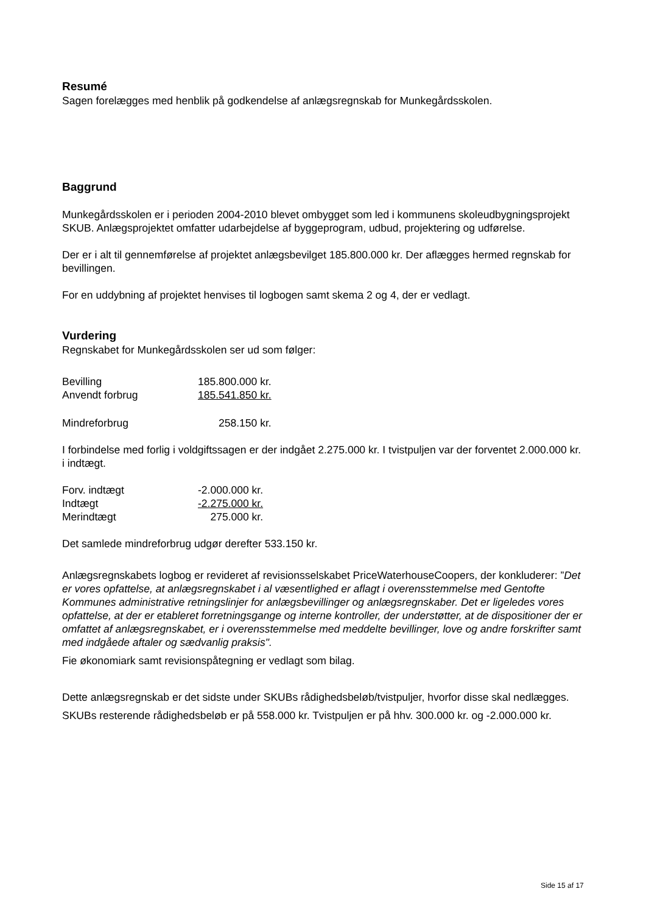Resumé
Sagen forelægges med henblik på godkendelse af anlægsregnskab for Munkegårdsskolen.
Baggrund
Munkegårdsskolen er i perioden 2004-2010 blevet ombygget som led i kommunens skoleudbygningsprojekt SKUB. Anlægsprojektet omfatter udarbejdelse af byggeprogram, udbud, projektering og udførelse.
Der er i alt til gennemførelse af projektet anlægsbevilget 185.800.000 kr. Der aflægges hermed regnskab for bevillingen.
For en uddybning af projektet henvises til logbogen samt skema 2 og 4, der er vedlagt.
Vurdering
Regnskabet for Munkegårdsskolen ser ud som følger:
| Bevilling | 185.800.000 kr. |
| Anvendt forbrug | 185.541.850 kr. |
| Mindreforbrug | 258.150 kr. |
I forbindelse med forlig i voldgiftssagen er der indgået 2.275.000 kr. I tvistpuljen var der forventet 2.000.000 kr. i indtægt.
| Forv. indtægt | -2.000.000 kr. |
| Indtægt | -2.275.000 kr. |
| Merindtægt | 275.000 kr. |
Det samlede mindreforbrug udgør derefter 533.150 kr.
Anlægsregnskabets logbog er revideret af revisionsselskabet PriceWaterhouseCoopers, der konkluderer: ”Det er vores opfattelse, at anlægsregnskabet i al væsentlighed er aflagt i overensstemmelse med Gentofte Kommunes administrative retningslinjer for anlægsbevillinger og anlægsregnskaber. Det er ligeledes vores opfattelse, at der er etableret forretningsgange og interne kontroller, der understøtter, at de dispositioner der er omfattet af anlægsregnskabet, er i overensstemmelse med meddelte bevillinger, love og andre forskrifter samt med indgåede aftaler og sædvanlig praksis".
Fie økonomiark samt revisionspåtegning er vedlagt som bilag.
Dette anlægsregnskab er det sidste under SKUBs rådighedsbeløb/tvistpuljer, hvorfor disse skal nedlægges.
SKUBs resterende rådighedsbeløb er på 558.000 kr. Tvistpuljen er på hhv. 300.000 kr. og -2.000.000 kr.
Side 15 af 17